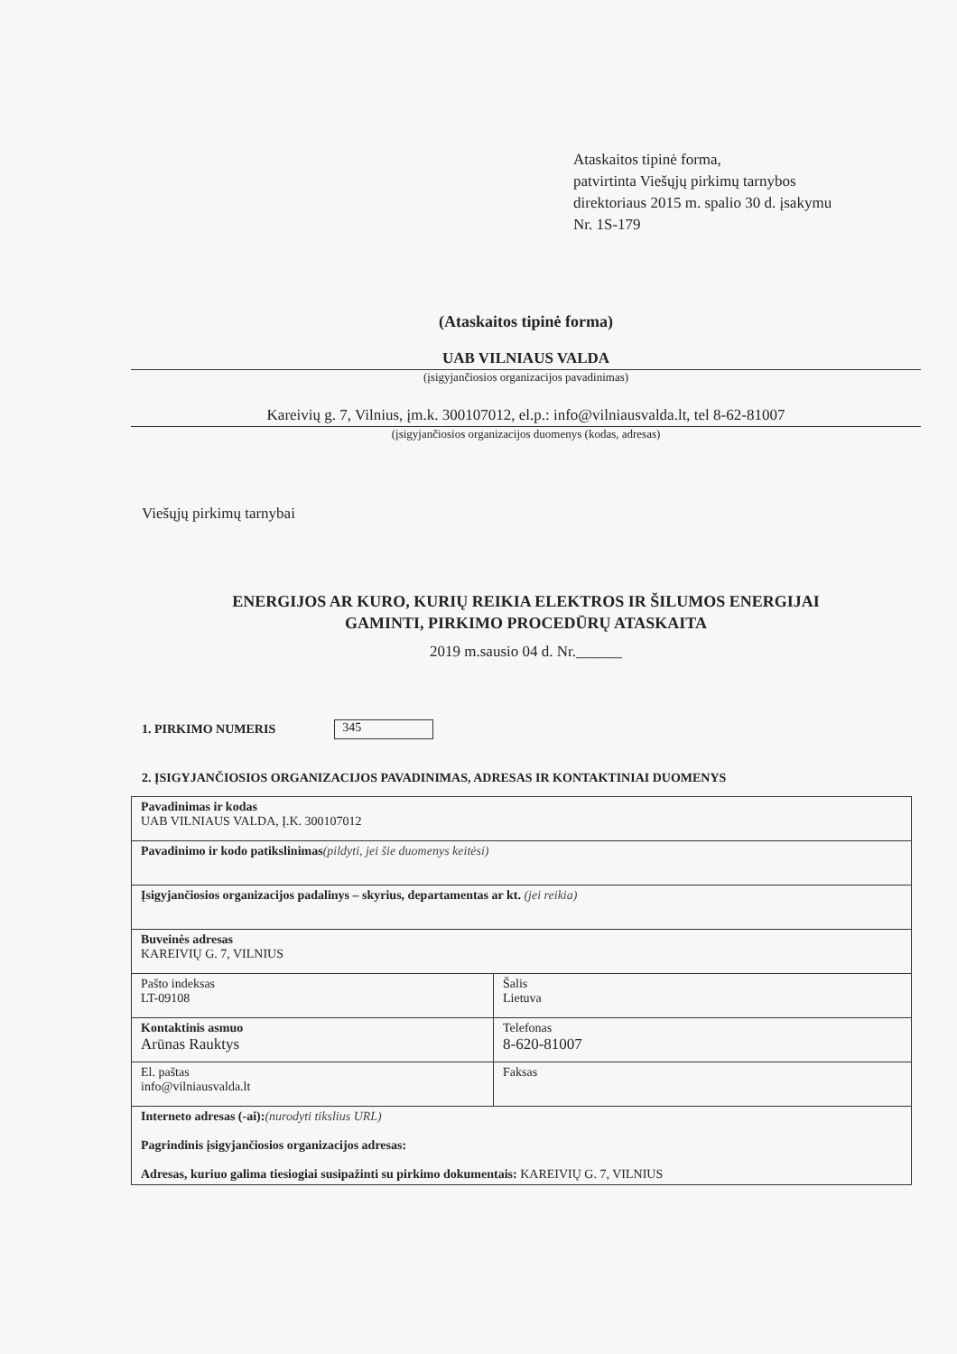Ataskaitos tipinė forma,
patvirtinta Viešųjų pirkimų tarnybos
direktoriaus 2015 m. spalio 30 d. įsakymu
Nr. 1S-179
(Ataskaitos tipinė forma)
UAB VILNIAUS VALDA
(įsigyjančiosios organizacijos pavadinimas)
Kareivių g. 7, Vilnius, įm.k. 300107012, el.p.: info@vilniausvalda.lt, tel 8-62-81007
(įsigyjančiosios organizacijos duomenys (kodas, adresas)
Viešųjų pirkimų tarnybai
ENERGIJOS AR KURO, KURIŲ REIKIA ELEKTROS IR ŠILUMOS ENERGIJAI
GAMINTI, PIRKIMO PROCEDŪRŲ ATASKAITA
2019 m.sausio 04 d. Nr.______
1. PIRKIMO NUMERIS 345
2. ĮSIGYJANČIOSIOS ORGANIZACIJOS PAVADINIMAS, ADRESAS IR KONTAKTINIAI DUOMENYS
| Pavadinimas ir kodas UAB VILNIAUS VALDA, Į.K. 300107012 | |
| Pavadinimo ir kodo patikslinimas (pildyti, jei šie duomenys keitėsi) | |
| Įsigyjančiosios organizacijos padalinys – skyrius, departamentas ar kt. (jei reikia) | |
| Buveinės adresas KAREIVIŲ G. 7, VILNIUS | |
| Pašto indeksas LT-09108 | Šalis Lietuva |
| Kontaktinis asmuo Arūnas Rauktys | Telefonas 8-620-81007 |
| El. paštas info@vilniausvalda.lt | Faksas |
| Interneto adresas (-ai): (nurodyti tikslius URL) Pagrindinis įsigyjančiosios organizacijos adresas: Adresas, kuriuo galima tiesiogiai susipažinti su pirkimo dokumentais: KAREIVIŲ G. 7, VILNIUS | |